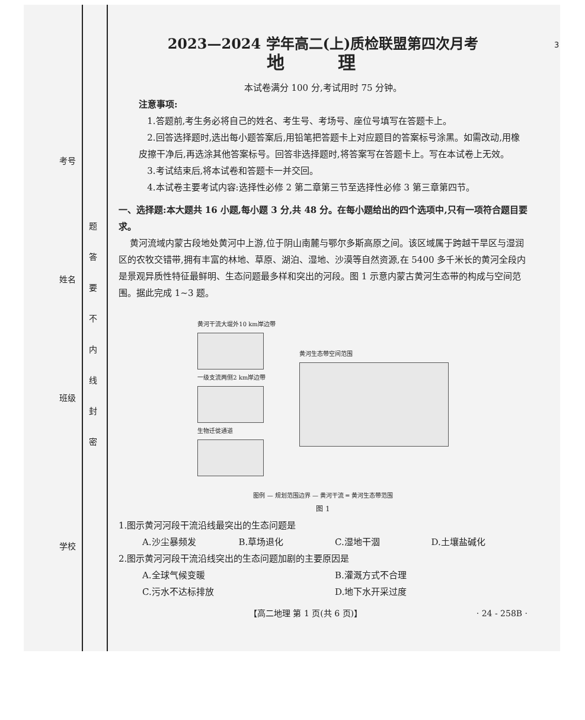考号
姓名
班级
学校
题 答 要 不 内 线 封 密
3
2023—2024 学年高二(上)质检联盟第四次月考
地 理
本试卷满分 100 分,考试用时 75 分钟。
注意事项:
1.答题前,考生务必将自己的姓名、考生号、考场号、座位号填写在答题卡上。
2.回答选择题时,选出每小题答案后,用铅笔把答题卡上对应题目的答案标号涂黑。如需改动,用橡皮擦干净后,再选涂其他答案标号。回答非选择题时,将答案写在答题卡上。写在本试卷上无效。
3.考试结束后,将本试卷和答题卡一并交回。
4.本试卷主要考试内容:选择性必修 2 第二章第三节至选择性必修 3 第三章第四节。
一、选择题:本大题共 16 小题,每小题 3 分,共 48 分。在每小题给出的四个选项中,只有一项符合题目要求。
黄河流域内蒙古段地处黄河中上游,位于阴山南麓与鄂尔多斯高原之间。该区域属于跨越干旱区与湿润区的农牧交错带,拥有丰富的林地、草原、湖泊、湿地、沙漠等自然资源,在 5400 多千米长的黄河全段内是景观异质性特征最鲜明、生态问题最多样和突出的河段。图 1 示意内蒙古黄河生态带的构成与空间范围。据此完成 1~3 题。
黄河干流大堤外10 km岸边带
一级支流两侧2 km岸边带
生物迁徙通道
黄河生态带空间范围
图例 — 规划范围边界 — 黄河干流 ═ 黄河生态带范围
图 1
1.图示黄河河段干流沿线最突出的生态问题是
A.沙尘暴频发 B.草场退化 C.湿地干涸 D.土壤盐碱化
2.图示黄河河段干流沿线突出的生态问题加剧的主要原因是
A.全球气候变暖 B.灌溉方式不合理
C.污水不达标排放 D.地下水开采过度
【高二地理 第 1 页(共 6 页)】 · 24 - 258B ·